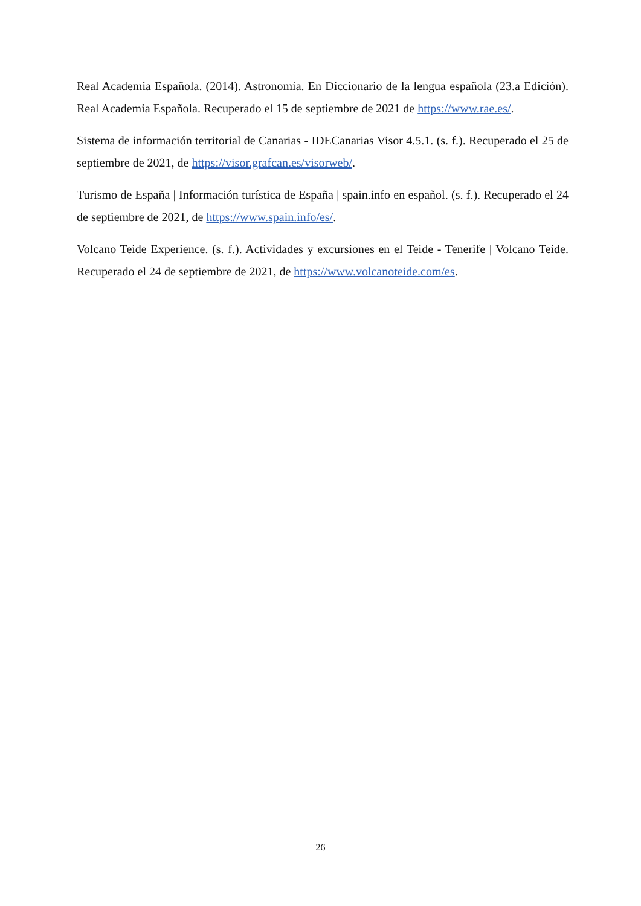Real Academia Española. (2014). Astronomía. En Diccionario de la lengua española (23.a Edición). Real Academia Española. Recuperado el 15 de septiembre de 2021 de https://www.rae.es/.
Sistema de información territorial de Canarias - IDECanarias Visor 4.5.1. (s. f.). Recuperado el 25 de septiembre de 2021, de https://visor.grafcan.es/visorweb/.
Turismo de España | Información turística de España | spain.info en español. (s. f.). Recuperado el 24 de septiembre de 2021, de https://www.spain.info/es/.
Volcano Teide Experience. (s. f.). Actividades y excursiones en el Teide - Tenerife | Volcano Teide. Recuperado el 24 de septiembre de 2021, de https://www.volcanoteide.com/es.
26